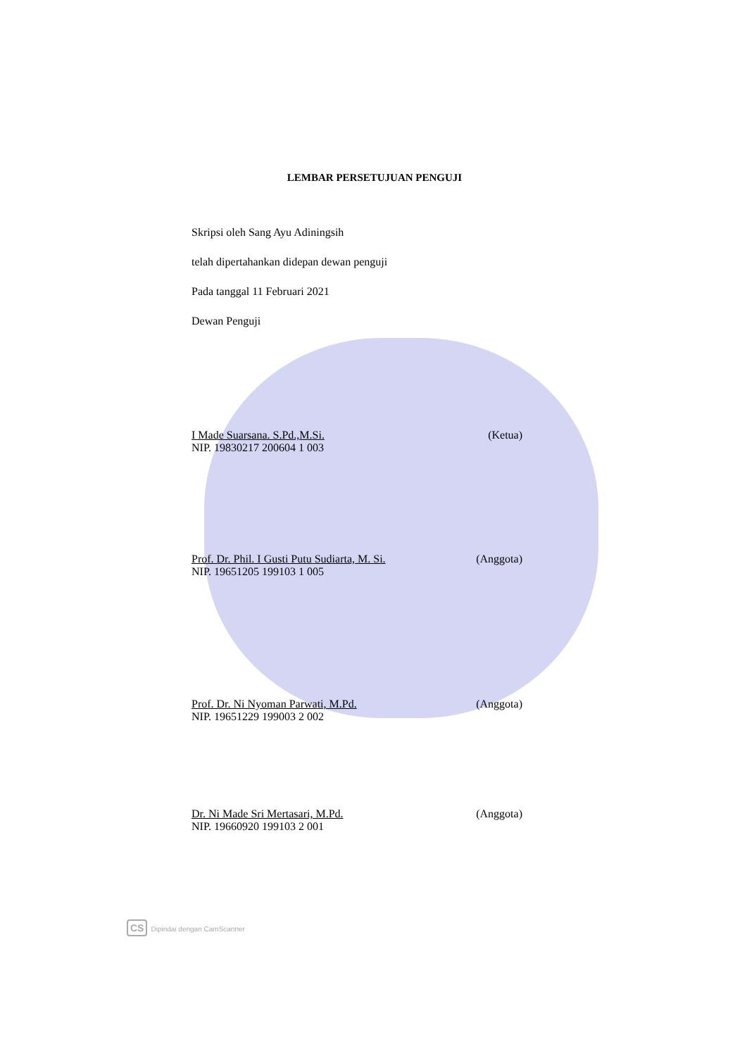LEMBAR PERSETUJUAN PENGUJI
Skripsi oleh Sang Ayu Adiningsih
telah dipertahankan didepan dewan penguji
Pada tanggal 11 Februari 2021
Dewan Penguji
I Made Suarsana. S.Pd.,M.Si. (Ketua)
NIP. 19830217 200604 1 003
Prof. Dr. Phil. I Gusti Putu Sudiarta, M. Si. (Anggota)
NIP. 19651205 199103 1 005
Prof. Dr. Ni Nyoman Parwati, M.Pd. (Anggota)
NIP. 19651229 199003 2 002
Dr. Ni Made Sri Mertasari, M.Pd. (Anggota)
NIP. 19660920 199103 2 001
CS Dipindai dengan CamScanner